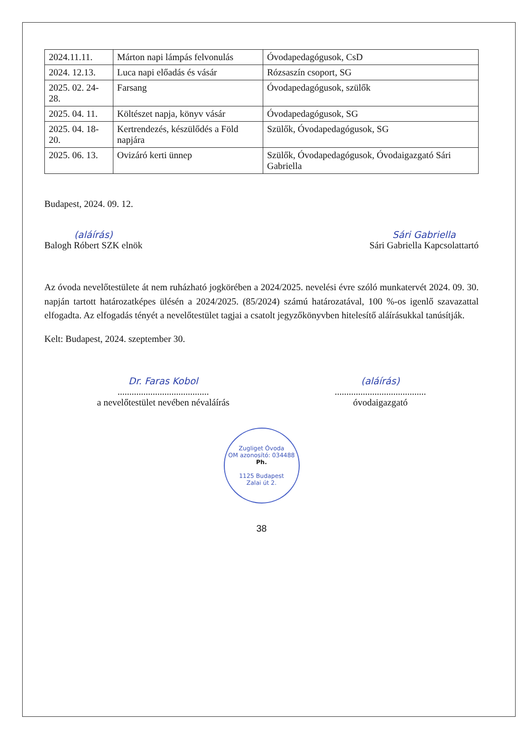| 2024.11.11. | Márton napi lámpás felvonulás | Óvodapedagógusok, CsD |
| 2024. 12.13. | Luca napi előadás és vásár | Rózsaszín csoport, SG |
| 2025. 02. 24-28. | Farsang | Óvodapedagógusok, szülők |
| 2025. 04. 11. | Költészet napja, könyv vásár | Óvodapedagógusok, SG |
| 2025. 04. 18-20. | Kertrendezés, készülődés a Föld napjára | Szülők, Óvodapedagógusok, SG |
| 2025. 06. 13. | Ovizáró kerti ünnep | Szülők, Óvodapedagógusok, Óvodaigazgató Sári Gabriella |
Budapest, 2024. 09. 12.
(aláírás)
Balogh Róbert SZK elnök
Sári Gabriella
Sári Gabriella Kapcsolattartó
Az óvoda nevelőtestülete át nem ruházható jogkörében a 2024/2025. nevelési évre szóló munkatervét 2024. 09. 30. napján tartott határozatképes ülésén a 2024/2025. (85/2024) számú határozatával, 100 %-os igenlő szavazattal elfogadta. Az elfogadás tényét a nevelőtestület tagjai a csatolt jegyzőkönyvben hitelesítő aláírásukkal tanúsítják.
Kelt: Budapest, 2024. szeptember 30.
Dr. Faras Kobol
.......................................
a nevelőtestület nevében névaláírás
(aláírás)
.......................................
óvodaigazgató
Zugliget Óvoda
OM azonosító: 034488
Ph.
1125 Budapest
Zalai út 2.
38